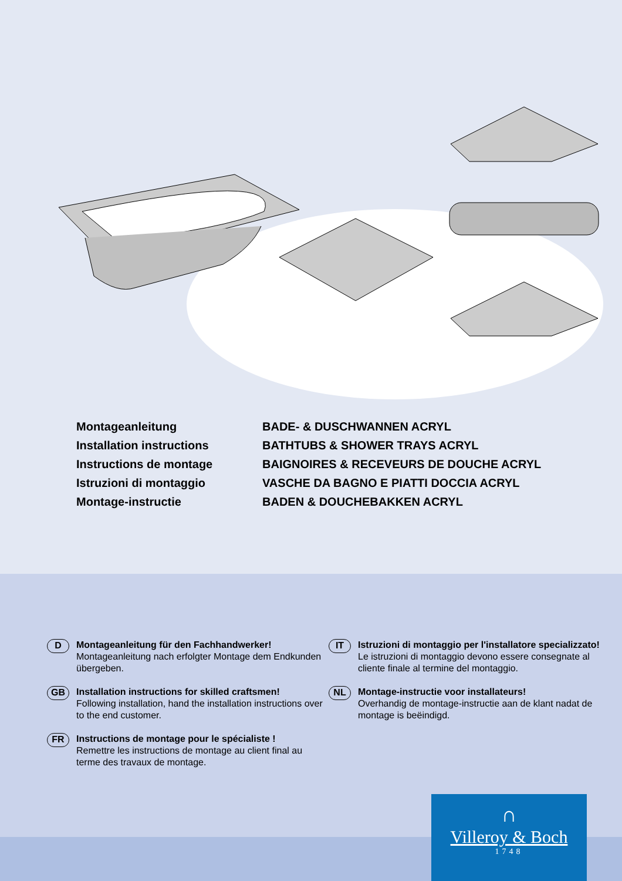Montageanleitung
Installation instructions
Instructions de montage
Istruzioni di montaggio
Montage-instructie
BADE- & DUSCHWANNEN ACRYL
BATHTUBS & SHOWER TRAYS ACRYL
BAIGNOIRES & RECEVEURS DE DOUCHE ACRYL
VASCHE DA BAGNO E PIATTI DOCCIA ACRYL
BADEN & DOUCHEBAKKEN ACRYL
D
Montageanleitung für den Fachhandwerker!
Montageanleitung nach erfolgter Montage dem Endkunden übergeben.
GB
Installation instructions for skilled craftsmen!
Following installation, hand the installation instructions over to the end customer.
FR
Instructions de montage pour le spécialiste !
Remettre les instructions de montage au client final au terme des travaux de montage.
IT
Istruzioni di montaggio per l'installatore specializzato!
Le istruzioni di montaggio devono essere consegnate al cliente finale al termine del montaggio.
NL
Montage-instructie voor installateurs!
Overhandig de montage-instructie aan de klant nadat de montage is beëindigd.
∩
Villeroy & Boch
1748